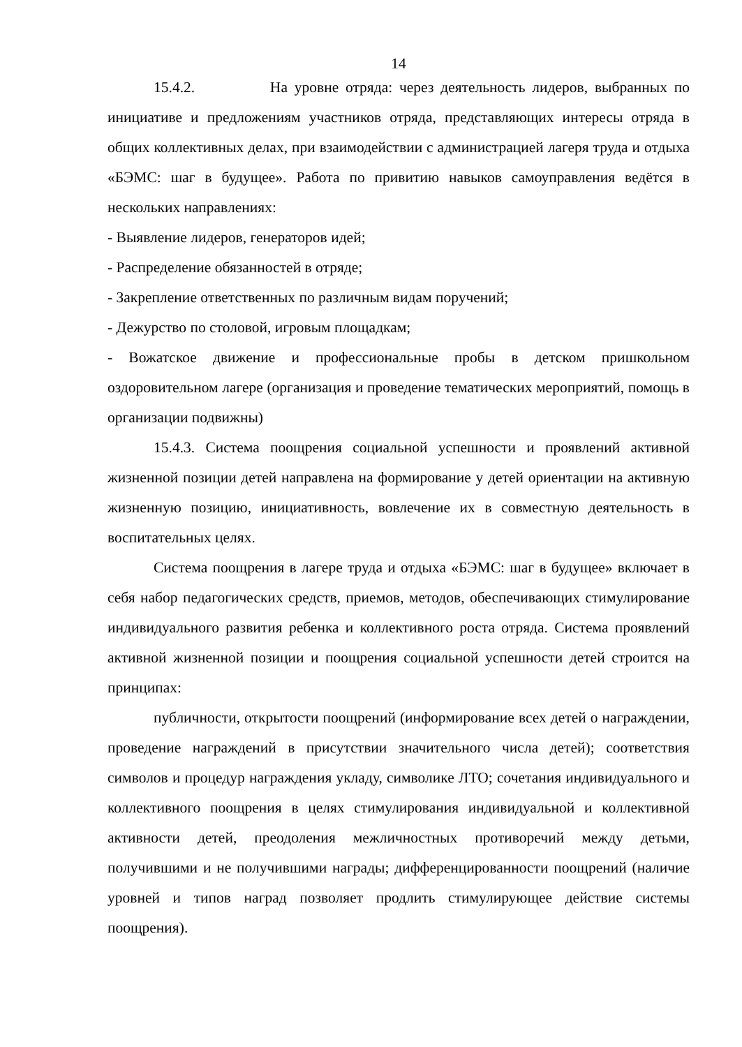14
15.4.2. На уровне отряда: через деятельность лидеров, выбранных по инициативе и предложениям участников отряда, представляющих интересы отряда в общих коллективных делах, при взаимодействии с администрацией лагеря труда и отдыха «БЭМС: шаг в будущее». Работа по привитию навыков самоуправления ведётся в нескольких направлениях:
- Выявление лидеров, генераторов идей;
- Распределение обязанностей в отряде;
- Закрепление ответственных по различным видам поручений;
- Дежурство по столовой, игровым площадкам;
- Вожатское движение и профессиональные пробы в детском пришкольном оздоровительном лагере (организация и проведение тематических мероприятий, помощь в организации подвижны)
15.4.3. Система поощрения социальной успешности и проявлений активной жизненной позиции детей направлена на формирование у детей ориентации на активную жизненную позицию, инициативность, вовлечение их в совместную деятельность в воспитательных целях.
Система поощрения в лагере труда и отдыха «БЭМС: шаг в будущее» включает в себя набор педагогических средств, приемов, методов, обеспечивающих стимулирование индивидуального развития ребенка и коллективного роста отряда. Система проявлений активной жизненной позиции и поощрения социальной успешности детей строится на принципах:
публичности, открытости поощрений (информирование всех детей о награждении, проведение награждений в присутствии значительного числа детей); соответствия символов и процедур награждения укладу, символике ЛТО; сочетания индивидуального и коллективного поощрения в целях стимулирования индивидуальной и коллективной активности детей, преодоления межличностных противоречий между детьми, получившими и не получившими награды; дифференцированности поощрений (наличие уровней и типов наград позволяет продлить стимулирующее действие системы поощрения).